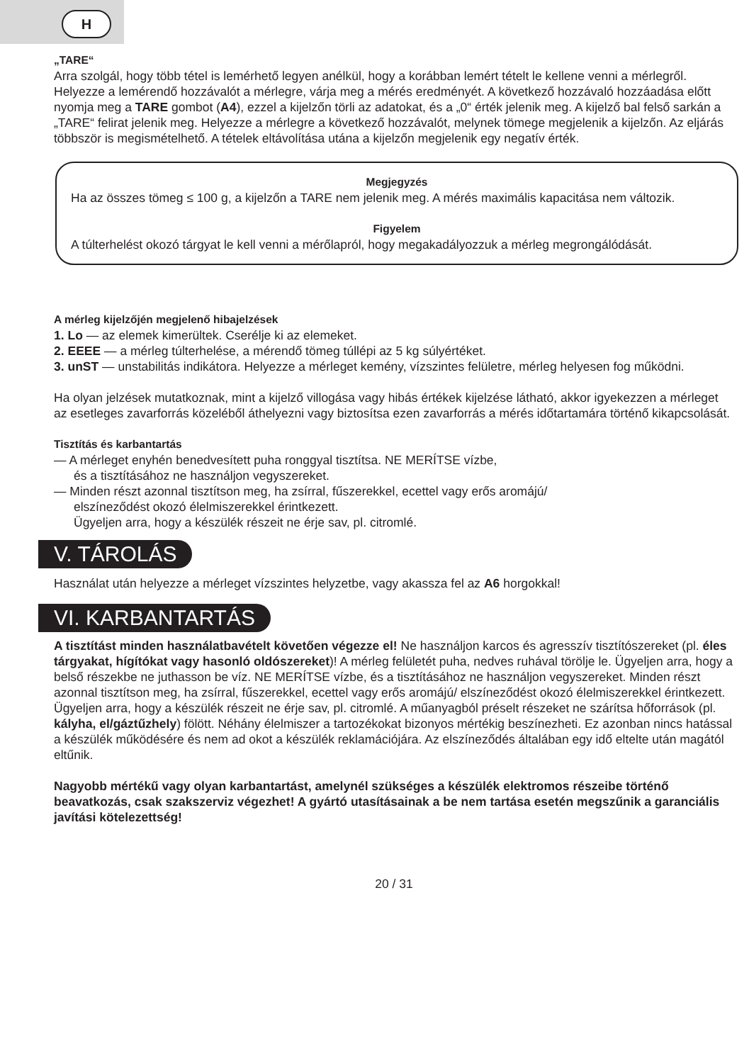H
„TARE“
Arra szolgál, hogy több tétel is lemérhető legyen anélkül, hogy a korábban lemért tételt le kellene venni a mérlegről. Helyezze a lemérendő hozzávalót a mérlegre, várja meg a mérés eredményét. A következő hozzávaló hozzáadása előtt nyomja meg a TARE gombot (A4), ezzel a kijelzőn törli az adatokat, és a „0“ érték jelenik meg. A kijelző bal felső sarkán a „TARE“ felirat jelenik meg. Helyezze a mérlegre a következő hozzávalót, melynek tömege megjelenik a kijelzőn. Az eljárás többször is megismételhető. A tételek eltávolítása utána a kijelzőn megjelenik egy negatív érték.
Megjegyzés
Ha az összes tömeg ≤ 100 g, a kijelzőn a TARE nem jelenik meg. A mérés maximális kapacitása nem változik.
Figyelem
A túlterhelést okozó tárgyat le kell venni a mérőlapról, hogy megakadályozzuk a mérleg megrongálódását.
A mérleg kijelzőjén megjelenő hibajelzések
1. Lo — az elemek kimerültek. Cserélje ki az elemeket.
2. EEEE — a mérleg túlterhelése, a mérendő tömeg túllépi az 5 kg súlyértéket.
3. unST — unstabilitás indikátora. Helyezze a mérleget kemény, vízszintes felületre, mérleg helyesen fog működni.
Ha olyan jelzések mutatkoznak, mint a kijelző villogása vagy hibás értékek kijelzése látható, akkor igyekezzen a mérleget az esetleges zavarforrás közeléből áthelyezni vagy biztosítsa ezen zavarforrás a mérés időtartamára történő kikapcsolását.
Tisztítás és karbantartás
— A mérleget enyhén benedvesített puha ronggyal tisztítsa. NE MERÍTSE vízbe,
és a tisztításához ne használjon vegyszereket.
— Minden részt azonnal tisztítson meg, ha zsírral, fűszerekkel, ecettel vagy erős aromájú/
elszíneződést okozó élelmiszerekkel érintkezett.
Ügyeljen arra, hogy a készülék részeit ne érje sav, pl. citromlé.
V. TÁROLÁS
Használat után helyezze a mérleget vízszintes helyzetbe, vagy akassza fel az A6 horgokkal!
VI. KARBANTARTÁS
A tisztítást minden használatbavételt követően végezze el! Ne használjon karcos és agresszív tisztítószereket (pl. éles tárgyakat, hígítókat vagy hasonló oldószereket)! A mérleg felületét puha, nedves ruhával törölje le. Ügyeljen arra, hogy a belső részekbe ne juthasson be víz. NE MERÍTSE vízbe, és a tisztításához ne használjon vegyszereket. Minden részt azonnal tisztítson meg, ha zsírral, fűszerekkel, ecettel vagy erős aromájú/ elszíneződést okozó élelmiszerekkel érintkezett. Ügyeljen arra, hogy a készülék részeit ne érje sav, pl. citromlé. A műanyagból préselt részeket ne szárítsa hőforrások (pl. kályha, el/gáztűzhely) fölött. Néhány élelmiszer a tartozékokat bizonyos mértékig beszínezheti. Ez azonban nincs hatással a készülék működésére és nem ad okot a készülék reklamációjára. Az elszíneződés általában egy idő eltelte után magától eltűnik.
Nagyobb mértékű vagy olyan karbantartást, amelynél szükséges a készülék elektromos részeibe történő beavatkozás, csak szakszerviz végezhet! A gyártó utasításainak a be nem tartása esetén megszűnik a garanciális javítási kötelezettség!
20 / 31